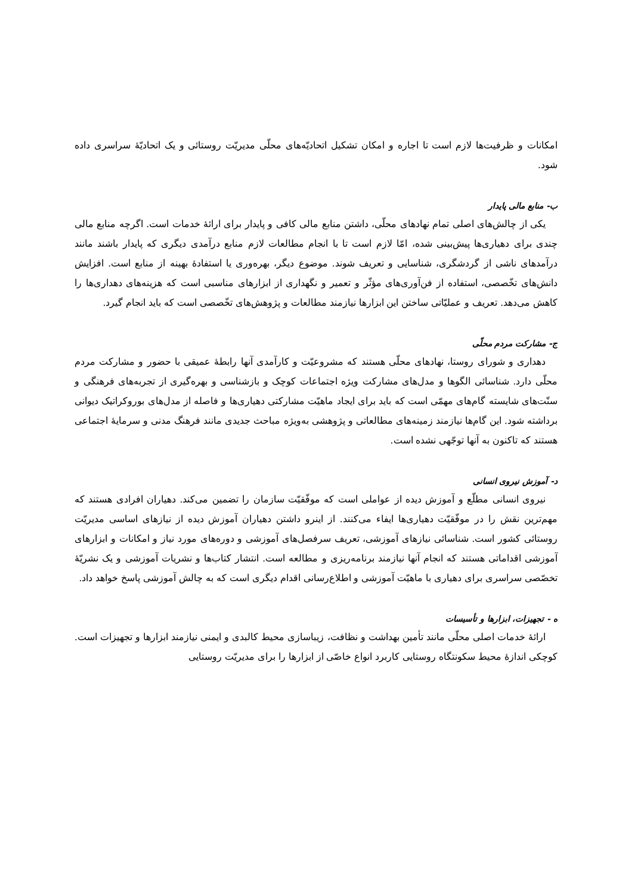امکانات و ظرفیت‌ها لازم است تا اجاره و امکان تشکیل اتحادیّه‌های محلّی مدیریّت روستائی و یک اتحادیّهٔ سراسری داده شود.
ب- منابع مالی پایدار
یکی از چالش‌های اصلی تمام نهادهای محلّی، داشتن منابع مالی کافی و پایدار برای ارائهٔ خدمات است. اگرچه منابع مالی چندی برای دهیاری‌ها پیش‌بینی شده، امّا لازم است تا با انجام مطالعات لازم منابع درآمدی دیگری که پایدار باشند مانند درآمدهای ناشی از گردشگری، شناسایی و تعریف شوند. موضوع دیگر، بهره‌وری یا استفادهٔ بهینه از منابع است. افزایش دانش‌های تخّصصی، استفاده از فن‌آوری‌های مؤثّر و تعمیر و نگهداری از ابزارهای مناسبی است که هزینه‌های دهداری‌ها را کاهش می‌دهد. تعریف و عملیّاتی ساختن این ابزارها نیازمند مطالعات و پژوهش‌های تخّصصی است که باید انجام گیرد.
ج- مشارکت مردم محلّی
دهداری و شورای روستا، نهادهای محلّی هستند که مشروعیّت و کارآمدی آنها رابطهٔ عمیقی با حضور و مشارکت مردم محلّی دارد. شناسائی الگوها و مدل‌های مشارکت ویژه اجتماعات کوچک و بازشناسی و بهره‌گیری از تجربه‌های فرهنگی و سنّت‌های شایسته گام‌های مهمّی است که باید برای ایجاد ماهیّت مشارکتی دهیاری‌ها و فاصله از مدل‌های بوروکراتیک دیوانی برداشته شود. این گام‌ها نیازمند زمینه‌های مطالعاتی و پژوهشی به‌ویژه مباحث جدیدی مانند فرهنگ مدنی و سرمایهٔ اجتماعی هستند که تاکنون به آنها توجّهی نشده است.
د- آموزش نیروی انسانی
نیروی انسانی مطلّع و آموزش دیده از عواملی است که موفّقیّت سازمان را تضمین می‌کند. دهیاران افرادی هستند که مهم‌ترین نقش را در موفّقیّت دهیاری‌ها ایفاء می‌کنند. از اینرو داشتن دهیاران آموزش دیده از نیازهای اساسی مدیریّت روستائی کشور است. شناسائی نیازهای آموزشی، تعریف سرفصل‌های آموزشی و دوره‌های مورد نیاز و امکانات و ابزارهای آموزشی اقداماتی هستند که انجام آنها نیازمند برنامه‌ریزی و مطالعه است. انتشار کتاب‌ها و نشریات آموزشی و یک نشریّهٔ تخصّصی سراسری برای دهیاری با ماهیّت آموزشی و اطلاع‌رسانی اقدام دیگری است که به چالش آموزشی پاسخ خواهد داد.
ه - تجهیزات، ابزارها و تأسیسات
ارائهٔ خدمات اصلی محلّی مانند تأمین بهداشت و نظافت، زیباسازی محیط کالبدی و ایمنی نیازمند ابزارها و تجهیزات است. کوچکی اندازهٔ محیط سکونتگاه روستایی کاربرد انواع خاصّی از ابزارها را برای مدیریّت روستایی